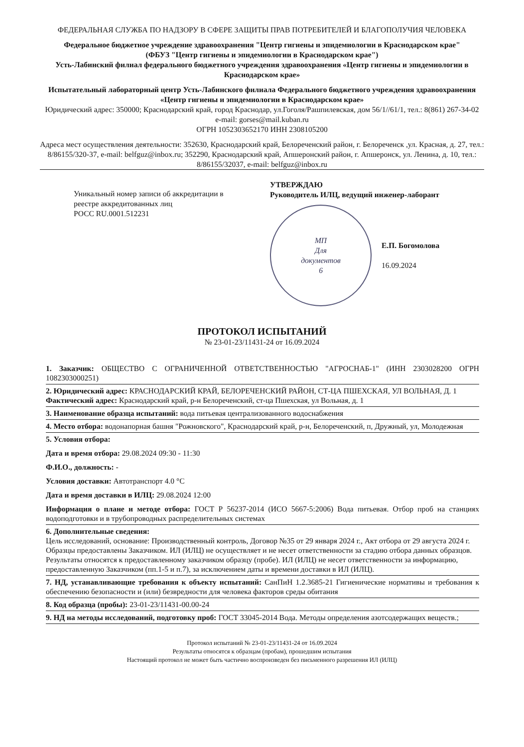ФЕДЕРАЛЬНАЯ СЛУЖБА ПО НАДЗОРУ В СФЕРЕ ЗАЩИТЫ ПРАВ ПОТРЕБИТЕЛЕЙ И БЛАГОПОЛУЧИЯ ЧЕЛОВЕКА
Федеральное бюджетное учреждение здравоохранения "Центр гигиены и эпидемиологии в Краснодарском крае"
(ФБУЗ "Центр гигиены и эпидемиологии в Краснодарском крае")
Усть-Лабинский филиал федерального бюджетного учреждения здравоохранения «Центр гигиены и эпидемиологии в Краснодарском крае»
Испытательный лабораторный центр Усть-Лабинского филиала Федерального бюджетного учреждения здравоохранения «Центр гигиены и эпидемиологии в Краснодарском крае»
Юридический адрес: 350000; Краснодарский край, город Краснодар, ул.Гоголя/Рашпилевская, дом 56/1//61/1, тел.: 8(861) 267-34-02
e-mail: gorses@mail.kuban.ru
ОГРН 1052303652170 ИНН 2308105200
Адреса мест осуществления деятельности: 352630, Краснодарский край, Белореченский район, г. Белореченск ,ул. Красная, д. 27, тел.: 8/86155/320-37, e-mail: belfguz@inbox.ru; 352290, Краснодарский край, Апшеронский район, г. Апшеронск, ул. Ленина, д. 10, тел.: 8/86155/32037, e-mail: belfguz@inbox.ru
Уникальный номер записи об аккредитации в реестре аккредитованных лиц
РОСС RU.0001.512231
УТВЕРЖДАЮ
Руководитель ИЛЦ, ведущий инженер-лаборант
МП
Для
документов
6
Е.П. Богомолова
16.09.2024
ПРОТОКОЛ ИСПЫТАНИЙ
№ 23-01-23/11431-24 от 16.09.2024
1. Заказчик: ОБЩЕСТВО С ОГРАНИЧЕННОЙ ОТВЕТСТВЕННОСТЬЮ "АГРОСНАБ-1" (ИНН 2303028200 ОГРН 1082303000251)
2. Юридический адрес: КРАСНОДАРСКИЙ КРАЙ, БЕЛОРЕЧЕНСКИЙ РАЙОН, СТ-ЦА ПШЕХСКАЯ, УЛ ВОЛЬНАЯ, Д. 1
Фактический адрес: Краснодарский край, р-н Белореченский, ст-ца Пшехская, ул Вольная, д. 1
3. Наименование образца испытаний: вода питьевая централизованного водоснабжения
4. Место отбора: водонапорная башня "Рожновского", Краснодарский край, р-н, Белореченский, п, Дружный, ул, Молодежная
5. Условия отбора:
Дата и время отбора: 29.08.2024 09:30 - 11:30
Ф.И.О., должность: -
Условия доставки: Автотранспорт 4.0 °C
Дата и время доставки в ИЛЦ: 29.08.2024 12:00
Информация о плане и методе отбора: ГОСТ Р 56237-2014 (ИСО 5667-5:2006) Вода питьевая. Отбор проб на станциях водоподготовки и в трубопроводных распределительных системах
6. Дополнительные сведения:
Цель исследований, основание: Производственный контроль, Договор №35 от 29 января 2024 г., Акт отбора от 29 августа 2024 г.
Образцы предоставлены Заказчиком. ИЛ (ИЛЦ) не осуществляет и не несет ответственности за стадию отбора данных образцов. Результаты относятся к предоставленному заказчиком образцу (пробе). ИЛ (ИЛЦ) не несет ответственности за информацию, предоставленную Заказчиком (пп.1-5 и п.7), за исключением даты и времени доставки в ИЛ (ИЛЦ).
7. НД, устанавливающие требования к объекту испытаний: СанПиН 1.2.3685-21 Гигиенические нормативы и требования к обеспечению безопасности и (или) безвредности для человека факторов среды обитания
8. Код образца (пробы): 23-01-23/11431-00.00-24
9. НД на методы исследований, подготовку проб: ГОСТ 33045-2014 Вода. Методы определения азотсодержащих веществ.;
Протокол испытаний № 23-01-23/11431-24 от 16.09.2024
Результаты относятся к образцам (пробам), прошедшим испытания
Настоящий протокол не может быть частично воспроизведен без письменного разрешения ИЛ (ИЛЦ)